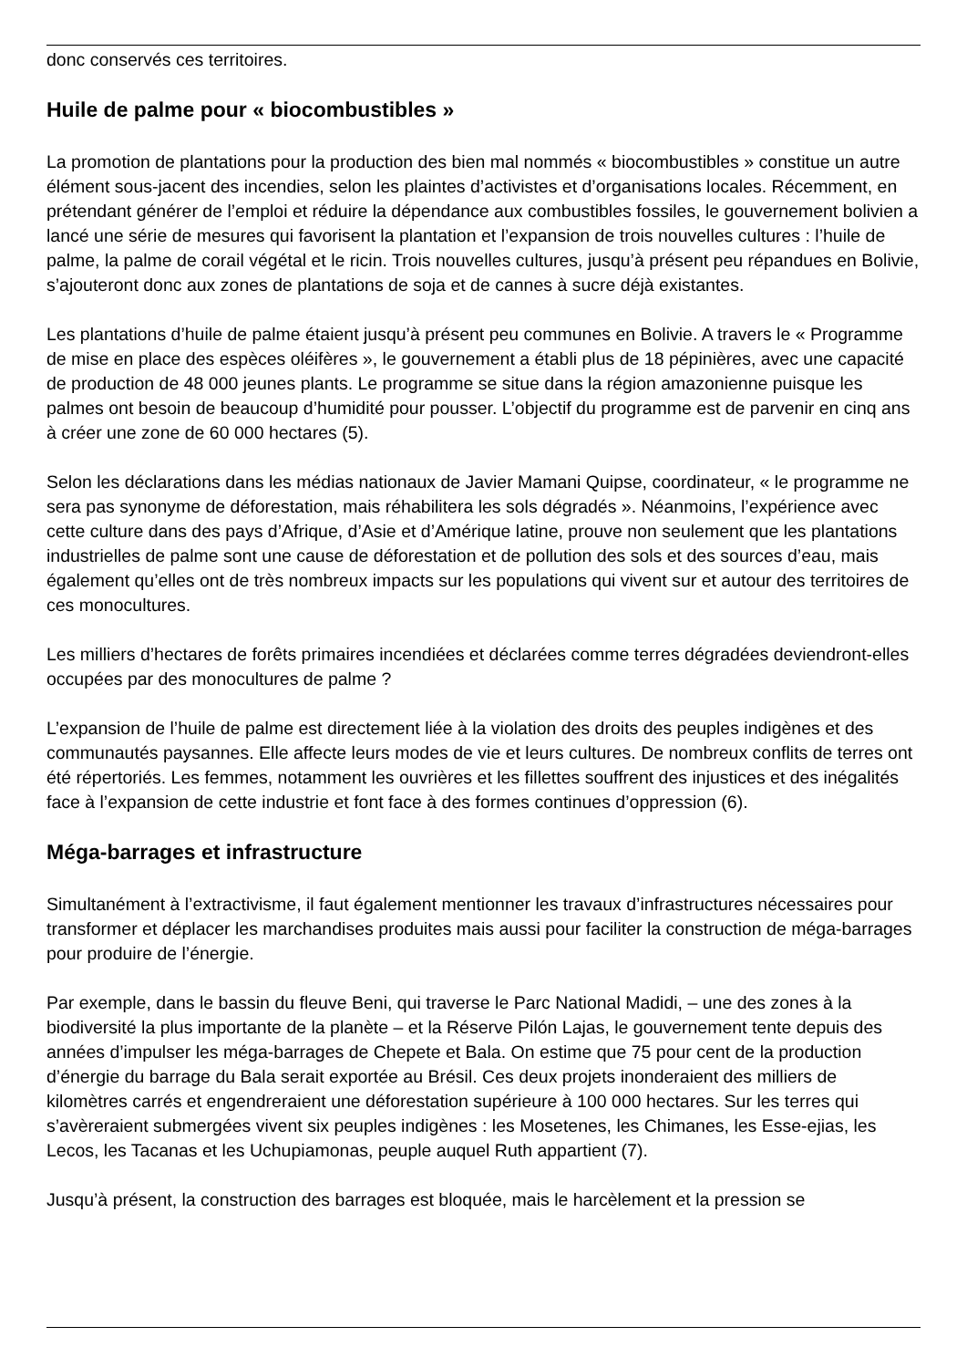donc conservés ces territoires.
Huile de palme pour « biocombustibles »
La promotion de plantations pour la production des bien mal nommés « biocombustibles » constitue un autre élément sous-jacent des incendies, selon les plaintes d’activistes et d’organisations locales. Récemment, en prétendant générer de l’emploi et réduire la dépendance aux combustibles fossiles, le gouvernement bolivien a lancé une série de mesures qui favorisent la plantation et l’expansion de trois nouvelles cultures : l’huile de palme, la palme de corail végétal et le ricin. Trois nouvelles cultures, jusqu’à présent peu répandues en Bolivie, s’ajouteront donc aux zones de plantations de soja et de cannes à sucre déjà existantes.
Les plantations d’huile de palme étaient jusqu’à présent peu communes en Bolivie. A travers le « Programme de mise en place des espèces oléifères », le gouvernement a établi plus de 18 pépinières, avec une capacité de production de 48 000 jeunes plants. Le programme se situe dans la région amazonienne puisque les palmes ont besoin de beaucoup d’humidité pour pousser. L’objectif du programme est de parvenir en cinq ans à créer une zone de 60 000 hectares (5).
Selon les déclarations dans les médias nationaux de Javier Mamani Quipse, coordinateur, « le programme ne sera pas synonyme de déforestation, mais réhabilitera les sols dégradés ». Néanmoins, l’expérience avec cette culture dans des pays d’Afrique, d’Asie et d’Amérique latine, prouve non seulement que les plantations industrielles de palme sont une cause de déforestation et de pollution des sols et des sources d’eau, mais également qu’elles ont de très nombreux impacts sur les populations qui vivent sur et autour des territoires de ces monocultures.
Les milliers d’hectares de forêts primaires incendiées et déclarées comme terres dégradées deviendront-elles occupées par des monocultures de palme ?
L’expansion de l’huile de palme est directement liée à la violation des droits des peuples indigènes et des communautés paysannes. Elle affecte leurs modes de vie et leurs cultures. De nombreux conflits de terres ont été répertoriés. Les femmes, notamment les ouvrières et les fillettes souffrent des injustices et des inégalités face à l’expansion de cette industrie et font face à des formes continues d’oppression (6).
Méga-barrages et infrastructure
Simultanément à l’extractivisme, il faut également mentionner les travaux d’infrastructures nécessaires pour transformer et déplacer les marchandises produites mais aussi pour faciliter la construction de méga-barrages pour produire de l’énergie.
Par exemple, dans le bassin du fleuve Beni, qui traverse le Parc National Madidi, – une des zones à la biodiversité la plus importante de la planète – et la Réserve Pilón Lajas, le gouvernement tente depuis des années d’impulser les méga-barrages de Chepete et Bala. On estime que 75 pour cent de la production d’énergie du barrage du Bala serait exportée au Brésil. Ces deux projets inonderaient des milliers de kilomètres carrés et engendreraient une déforestation supérieure à 100 000 hectares. Sur les terres qui s’avèreraient submergées vivent six peuples indigènes : les Mosetenes, les Chimanes, les Esse-ejias, les Lecos, les Tacanas et les Uchupiamonas, peuple auquel Ruth appartient (7).
Jusqu’à présent, la construction des barrages est bloquée, mais le harcèlement et la pression se